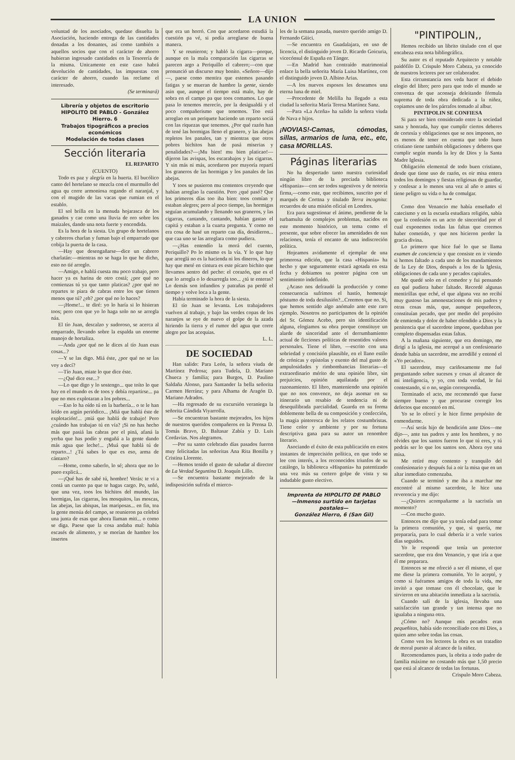LA UNION
voluntad de los asociados, quedase disuelta la Asociación, haciendo entrega de las cantidades donadas a los donantes, así como también a aquellos socios que con el carácter de ahorro hubieran ingresado cantidades en la Tesorería de la misma. Unicamente en este caso habrá devolución de cantidades, las impuestas con carácter de ahorro, cuando las reclame el interesado.
(Se terminará)
Librería y objetos de escritorio
HIPOLITO DE PABLO - González Hierro. 6
Trabajos tipográficos a precios económicos
Modelación de todas clases
Sección literaria
EL REPARTO
(CUENTO)
Todo es paz y alegría en la huerta. El bucólico canto del hortelano se mezcla con el murmullo del agua qu corre armoniosa regando el naranjal, y con el mugido de las vacas que rumian en el establo.
El sol brilla en la menuda hojarasca de los ganados y cae como una lluvia de oro sobre los maizales, dando una nota fuerte y encendida.
Es la hora de la siesta. Un grupo de hortelanos y cabreros charlan y fuman bajo el emparrado que cobija la puerta de la casa.
—Hay que desengañarse—dice un cabrero charlatán:—mientras no se haga lo que he dicho, esto no tié arreglo.
—Amigo, e hablá cuesta mu poco trabajo, pero hacer ya es harina de otro costá; ¿por qué no comienzas tú ya que tanto platicas? ¿por qué no repartes te piara de cabras entre los que tienen menos que tú? ¿eh? ¿por qué no lo haces?
—¡Home!... te diré: yo lo haría si lo hisieran toos; pero con que yo lo haga solo no se arregla náa.
El tío Juan, descalzo y sudoroso, se acerca al emparrado, llevando sobre la espalda un enorme manojo de hortaliza.
—Anda ¿por qué no le dices al tío Juan esas cosas...?
—Y se las digo. Miá éste, ¿por qué no se las voy a decí?
—Tío Juan, miate lo que dice éste.
—¿Qué dice ese...?
—Lo que digo y lo sostengo... que toíto lo que hay en el mundo es de toos y debía repartirse... pa que no mos explotaran a los pobres...
—Eso lo ha oído tú en la barbería... o te le han leído en argún periódico... ¡Miá que hablá éste de explotación!... ¡miá que hablá de trabajo! Pero ¿cuándo has trabajao tú en vía? ¡Si no has hecho más que pasiá las cabras por el piná, afaná la yerba que has podío y engañá a la gente dando más agua que leche!... ¡Muá que hablá tú de reparto...! ¿Tú sabes lo que es eso, arma de cántaro?
—Home, como saberlo, lo sé; ahora que no lo pueo explicá...
—¡Qué has de sabé tú, hombre! Verás: te vi a contá un cuento pa que te hagas cargo. Po, señó, que una vez, toos los bichitos del mundo, las hormigas, las cigarras, los mosquitos, las moscas, las abejas, las abispas, las mariposas... en fin, toa la gente menúa del campo, se reunieron pa celebrá una junta de esas que ahora llaman miti... o como se diga. Paese que la cosa andaba mal: había escasés de alimento, y se morían de hambre los insertos
que era un horró. Con que acordaron estudiá la cuestión pa vé, si podía arreglarse de buena manera.
Y se reunieron; y habló la cigarra—porque, aunque en la mala comparación las cigarras se parecen argo a Periquillo el cabrero;—con que pronunció un discurso muy bonito. «Señore—dijo—, paese como mentira que estemos pasando fatigas y se mueran de hambre la gente, siendo asin que, aunque el tiempo está malo, hay de sobra en el campo pa que toos comamos. Lo que pasa lo tenemos merecío, por la desigualdá y el poco compañerismo que tenemos. Too está arreglao en un periquete haciendo un reparto sociá con las riquezas que tenemos. ¿Por qué razón han de tené las hormigas lleno el granero, y las abejas repletos los panales, tan y mientras que otros pobres bichitos han de pasá miserias y penalidades?—¡Mu bien! mu bien platicao!—dijeron las avispas, los escarabajos y las cigarras. Y sin más ni más, acordaron por mayoría repartí los graneros de las hormigas y los panales de las abejas.
Y toos se pusieron mu contentos creyendo que habían arreglao la cuestión. Pero ¿qué pasó? Que los primeros días too iba bien: toos comían y estaban alegres; pero al poco tiempo, las hormigas seguían acumulando y llenando sus graneros, y las cigarras, cantando, cantando, habían gastao el capitá y estaban a la cuarta pregunta. Y como no era cosa de hasé un reparto caa día, desidieron... que caa uno se las arreglara como pudiera.
—¿Has entendío la morá del cuento, Periquillo? Po lo mismo es la vía. Y lo que hay que arreglá no es la hacienda ni los dineros, lo que hay que meté en cintura es este pícaro bichito que llevamos aentro del pecho: el corazón, que es el que lo arregla o lo desarregla too... ¿tú te enteras? Lo demás son infundios y patrañas pa perdé el tiempo y volve loca a la gente.
Había terminado la hora de la siesta.
El tío Juan se levanta. Los trabajadores vuelven al trabajo, y bajo las verdes copas de los naranjos se oye de nuevo el golpe de la azada hiriendo la tierra y el rumor del agua que corre alegre por las acequias.
L. L.
DE SOCIEDAD
Han salido: Para León, la señora viuda de Martínez Pedrosa; para Tudela, D. Mariano Chueca y familia; para Burgos, D. Paulino Saldaña Alonso, para Santander la bella señorita Carmen Herránz; y para Alhama de Aragón D. Mariano Adrados.
—Ha regresado de su excursión veraniega la señorita Cándida Viyarrolla.
—Se encuentran bastante mejorados, los hijos de nuestros queridos compañeros en la Prensa D. Tomás Bravo, D. Baltasar Zabía y D. Luis Cordavias. Nos alegramos.
—Por su santo celebrado días pasados fueron muy felicitadas las señoritas Ana Rita Bonilla y Cristina Llorente.
—Hemos tenido el gusto de saludar al director de La Verdad Seguntina D. Joaquín Lillo.
—Se encuentra bastante mejorado de la indisposición sufrida el mierco-
les de la semana pasada, nuestro querido amigo D. Fernando Güici.
—Se encuentra en Guadalajara, en uso de licencia, el distinguido joven D. Ricardo Goicuria, vicecónsul de España en Tánger.
—En Madrid han contraído matrimonial enlace la bella señorita María Luisa Martínez, con el distinguido joven D. Albino Arias.
—A los nuevos esposos les deseamos una eterna luna de miel.
—Procedente de Melilla ha llegado a esta ciudad la señorita María Teresa Martínez Sanz.
—Para «La Aceña» ha salido la señora viuda de Nava e hijos.
¡NOVIAS!-Camas, cómodas, sillas, armarios de luna, etc., etc, casa MORILLAS.
Páginas literarias
No ha despertado tanto nuestra curiosidad ningún libro de la preciada biblioteca «Hispania»—con ser todos sugestivos y de notoria firma,—como este, que recibimos, suscrito por el marqués de Corttna y titulado Terra incognita: recuerdos de una misión oficial en Londres.
Era para sugestionar el ánimo, pendiente de la turbamulta de complejos problemas, nacidos en este momento histórico, un tema como el presente, que sobre ofrecer las amenidades de sus relaciones, tenía el encanto de una indiscreción política.
Hojeamos avidamente el ejemplar de una primorosa edición, que la casa «Hispania» ha hecho y que seguramente estará agotada en esta fecha y dobiamos su postrer página con un sentimiento indefinido.
¿Acaso nos defraudó la producción y como consecuencia sufrimos el hastío, homenaje póstumo de toda desilusión?...Creemos que no. Si, que hemos sentido algo anómalo ante este raro ejemplo. Nosotros no participamos de la opinión del Sr. Gómez Acebo, pero sin identificación alguna, elogiamos su obra porque constituye un alarde de sinceridad ante el derrumbamiento actual de ficciones políticas de resentidos valores personales. Tiene el libro, —escrito con una sobriedad y concisión plausible, en el llano estilo de crónicas y epístolas y exento del mal gusto de ampulosidades y rimbombancias literarias—el extraordinario mérito de una opinión libre, sin prejuicios, opinión aquilatada por el razonamiento. El libro, manteniendo una opinión que no nos convence, no deja asomar en su itinerario un resabio de tendencia ni de desequilibrada parcialidad. Guarda en su forma doblemente bella de su composición y confección, la magia pintoresca de los relatos costumbristas. Tiene color y ambiente y por su fortuna descriptiva gana para su autor un renombre literario.
Asociando el éxito de esta publicación en estos instantes de imprecisión política, en que todo se lee con interés, a los reconocidos triunfos de su catálogo, la biblioteca «Hispania» ha patentizado una vez más su certero golpe de vista y su indudable gusto electivo.
Imprenta de HIPOLITO DE PABLO
—Inmenso surtido en tarjetas postales—
González Hierro, 6 (San Gil)
"PINTIPOLIN,,
Hemos recibido un librito titulado con el que encabeza esta nota bibliográfica.
Su autor es el reputado Arquitecto y notable paidófilo D. Crispulo Moro Cabeza, ya conocido de nuestros lectores por ser colaborador.
Esta circunstancia nos veda hacer el debido elogio del libro; pero para que todo el mundo se convenza de que aconseja deleitando fórmula suprema de toda obra dedicada a la niñez, copiamos uno de los párrafos tomado al albur.
PINTIPOLIN SE CONFIESA
Si para ser bien considerado entre la sociedad sana y honrada, hay que cumplir ciertos deberes de cortesía y obligaciones que se nos imponen, no es menos de tener en cuenta que todo buen cristiano tiene también obligaciones y deberes que cumplir según manda la ley de Dios y la Santa Madre Iglesia.
Obligación elemental de todo buen cristiano, desde que tiene uso de razón, es oir misa entera todos los domingos y fiestas religiosas de guardar, y confesar a lo menos una vez al año o antes si tiene peligro su vida o ha de comulgar.
***
Como don Venancio me había enseñado el catecismo y en la escuela estudiara religión, sabía que la confesión es un acto de sinceridad por el cual exponemos todas las faltas que creemos haber cometido, y que nos hicieron perder la gracia divina.
Lo primero que hice fué lo que se llama examen de conciencia y que consiste en ir viendo si hemos faltado a cada uno de los mandamientos de la Ley de Dios, después a los de la Iglesia, obligaciones de cada uno y pecados capitales.
Me quedé solo en el comedor y fui pensando en qué pudiera haber faltado. Recordé algunas mentirillas que eché, el que alguna vez no recibí muy gustoso las amonestaciones de mis padres y otras cosas más, que, aunque pequeñeces, constituían pecado, que por medio del propósito de enmienda y dolor de haber ofendido a Dios y la penitencia que el sacerdote impone, quedaban por completo dispensadas estas faltas.
A la mañana siguiente, que era domingo, me dirigí a la iglesia, me acerqué a un confesionario donde había un sacerdote, me arrodillé y entoné el «Yo pecador».
El sacerdote, muy cariñosamente me fué preguntando sobre sucesos y cosas al alcance de mi inteligencia, y yo, con toda verdad, le fui contestando, si o no, según correspondía.
Terminado el acto, me recomendó que fuese siempre bueno y que procurase corregir los defectos que encontró en mí.
Yo se lo ofrecí y le hice firme propósito de enmendarme.
—Así serás hijo de bendición ante Dios—me dijo—, ante tus padres y ante los hombres, y no olvides que los santos fueron lo que tú eres, y tú podrás ser lo que los santos son. Ahora oye una misa.
Me retiré muy contento y tranquilo del confesionario y después fui a oir la misa que en un altar inmediato comenzaba.
Cuando se terminó y me iba a marchar me encontré al mismo sacerdote, le hice una reverencia y me dijo:
—¿Quieres acompañarme a la sacristía un momento?
—Con mucho gusto.
Entonces me dijo que ya tenía edad para tomar la primera comunión, y que, si quería, me prepararía, para lo cual debería ir a verle varios días seguidos.
Yo le respondí que tenía un protector sacerdote, que era don Venancio, y que iría a que él me preparara.
Entonces se me ofreció a ser él mismo, el que me diese la primera comunión. Yo lo acepté, y como si fuéramos amigos de toda la vida, me invitó a que tomase con él chocolate, que le sirvieron en una abitación inmediata a la sacristía.
Cuando salí de la iglesia, llevaba una satisfacción tan grande y tan intensa que no igualaba a ninguna otra.
¿Cómo no? Aunque mis pecados eran pequeñitos, había sido reconciliado con mi Dios, a quien amo sobre todas las cosas.
Como ven los lectores la obra es un tratadito de moral puesto al alcance de la niñez.
Recomendamos pues, la obrita a todo padre de familia máxime no costando más que 1,50 precio que está al alcance de todas las fortunas.
Crispulo Moro Cabeza.